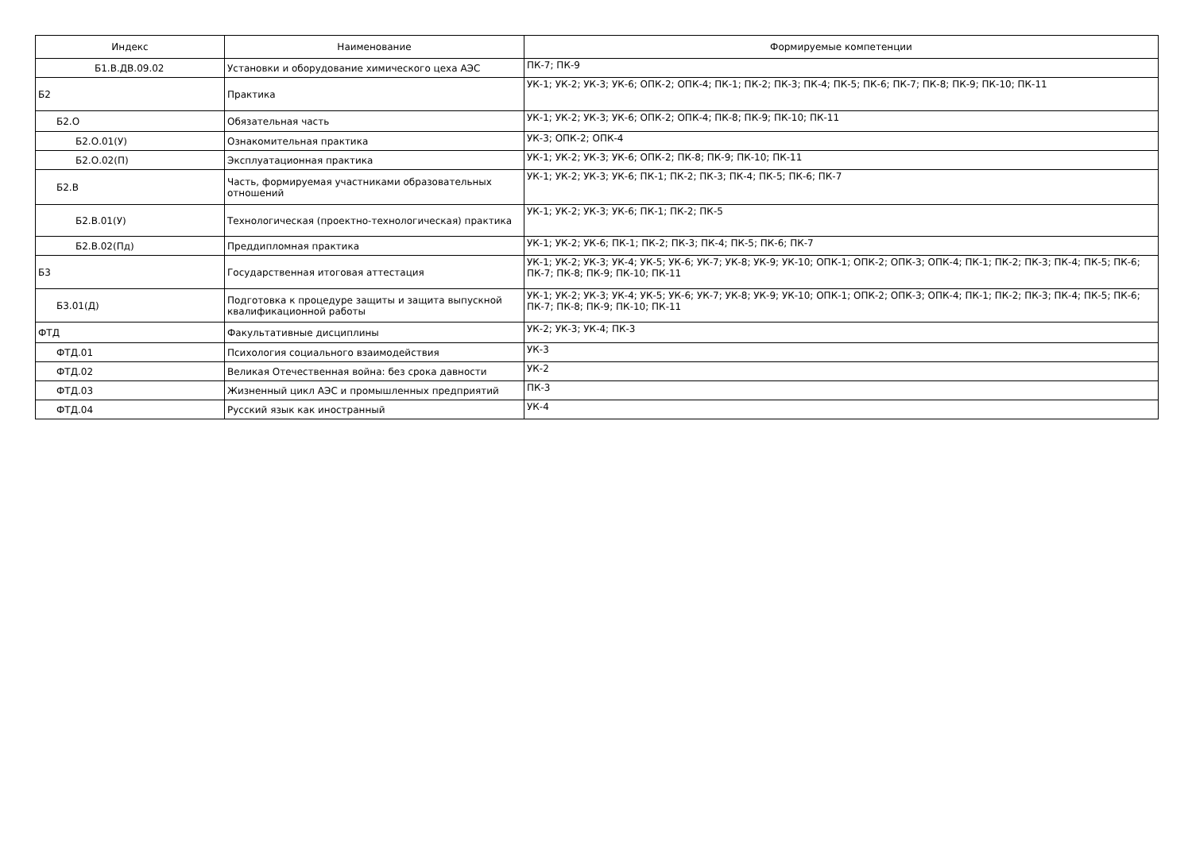| Индекс | Наименование | Формируемые компетенции |
| --- | --- | --- |
| Б1.В.ДВ.09.02 | Установки и оборудование химического цеха АЭС | ПК-7; ПК-9 |
| Б2 | Практика | УК-1; УК-2; УК-3; УК-6; ОПК-2; ОПК-4; ПК-1; ПК-2; ПК-3; ПК-4; ПК-5; ПК-6; ПК-7; ПК-8; ПК-9; ПК-10; ПК-11 |
| Б2.О | Обязательная часть | УК-1; УК-2; УК-3; УК-6; ОПК-2; ОПК-4; ПК-8; ПК-9; ПК-10; ПК-11 |
| Б2.О.01(У) | Ознакомительная практика | УК-3; ОПК-2; ОПК-4 |
| Б2.О.02(П) | Эксплуатационная практика | УК-1; УК-2; УК-3; УК-6; ОПК-2; ПК-8; ПК-9; ПК-10; ПК-11 |
| Б2.В | Часть, формируемая участниками образовательных отношений | УК-1; УК-2; УК-3; УК-6; ПК-1; ПК-2; ПК-3; ПК-4; ПК-5; ПК-6; ПК-7 |
| Б2.В.01(У) | Технологическая (проектно-технологическая) практика | УК-1; УК-2; УК-3; УК-6; ПК-1; ПК-2; ПК-5 |
| Б2.В.02(Пд) | Преддипломная практика | УК-1; УК-2; УК-6; ПК-1; ПК-2; ПК-3; ПК-4; ПК-5; ПК-6; ПК-7 |
| Б3 | Государственная итоговая аттестация | УК-1; УК-2; УК-3; УК-4; УК-5; УК-6; УК-7; УК-8; УК-9; УК-10; ОПК-1; ОПК-2; ОПК-3; ОПК-4; ПК-1; ПК-2; ПК-3; ПК-4; ПК-5; ПК-6; ПК-7; ПК-8; ПК-9; ПК-10; ПК-11 |
| Б3.01(Д) | Подготовка к процедуре защиты и защита выпускной квалификационной работы | УК-1; УК-2; УК-3; УК-4; УК-5; УК-6; УК-7; УК-8; УК-9; УК-10; ОПК-1; ОПК-2; ОПК-3; ОПК-4; ПК-1; ПК-2; ПК-3; ПК-4; ПК-5; ПК-6; ПК-7; ПК-8; ПК-9; ПК-10; ПК-11 |
| ФТД | Факультативные дисциплины | УК-2; УК-3; УК-4; ПК-3 |
| ФТД.01 | Психология социального взаимодействия | УК-3 |
| ФТД.02 | Великая Отечественная война: без срока давности | УК-2 |
| ФТД.03 | Жизненный цикл АЭС и промышленных предприятий | ПК-3 |
| ФТД.04 | Русский язык как иностранный | УК-4 |